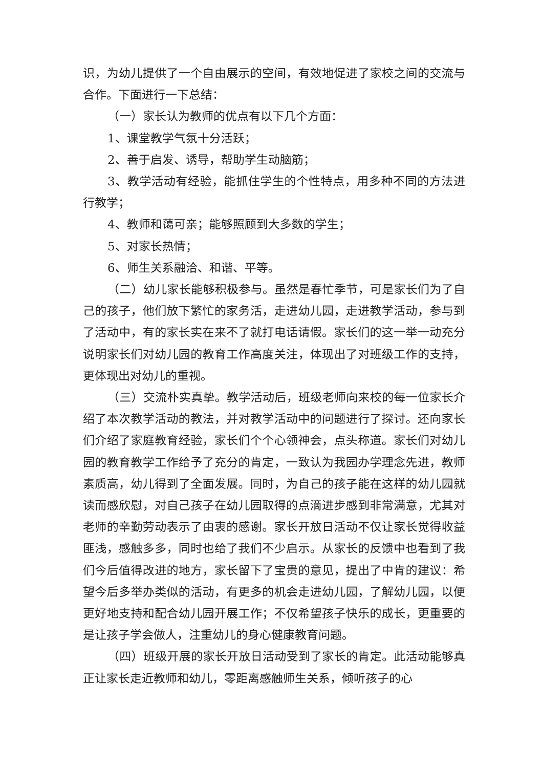识，为幼儿提供了一个自由展示的空间，有效地促进了家校之间的交流与合作。下面进行一下总结：
（一）家长认为教师的优点有以下几个方面：
1、课堂教学气氛十分活跃；
2、善于启发、诱导，帮助学生动脑筋；
3、教学活动有经验，能抓住学生的个性特点，用多种不同的方法进行教学；
4、教师和蔼可亲；能够照顾到大多数的学生；
5、对家长热情；
6、师生关系融洽、和谐、平等。
（二）幼儿家长能够积极参与。虽然是春忙季节，可是家长们为了自己的孩子，他们放下繁忙的家务活，走进幼儿园，走进教学活动，参与到了活动中，有的家长实在来不了就打电话请假。家长们的这一举一动充分说明家长们对幼儿园的教育工作高度关注，体现出了对班级工作的支持，更体现出对幼儿的重视。
（三）交流朴实真挚。教学活动后，班级老师向来校的每一位家长介绍了本次教学活动的教法，并对教学活动中的问题进行了探讨。还向家长们介绍了家庭教育经验，家长们个个心领神会，点头称道。家长们对幼儿园的教育教学工作给予了充分的肯定，一致认为我园办学理念先进，教师素质高，幼儿得到了全面发展。同时，为自己的孩子能在这样的幼儿园就读而感欣慰，对自己孩子在幼儿园取得的点滴进步感到非常满意，尤其对老师的辛勤劳动表示了由衷的感谢。家长开放日活动不仅让家长觉得收益匪浅，感触多多，同时也给了我们不少启示。从家长的反馈中也看到了我们今后值得改进的地方，家长留下了宝贵的意见，提出了中肯的建议：希望今后多举办类似的活动，有更多的机会走进幼儿园，了解幼儿园，以便更好地支持和配合幼儿园开展工作；不仅希望孩子快乐的成长，更重要的是让孩子学会做人，注重幼儿的身心健康教育问题。
（四）班级开展的家长开放日活动受到了家长的肯定。此活动能够真正让家长走近教师和幼儿，零距离感触师生关系，倾听孩子的心